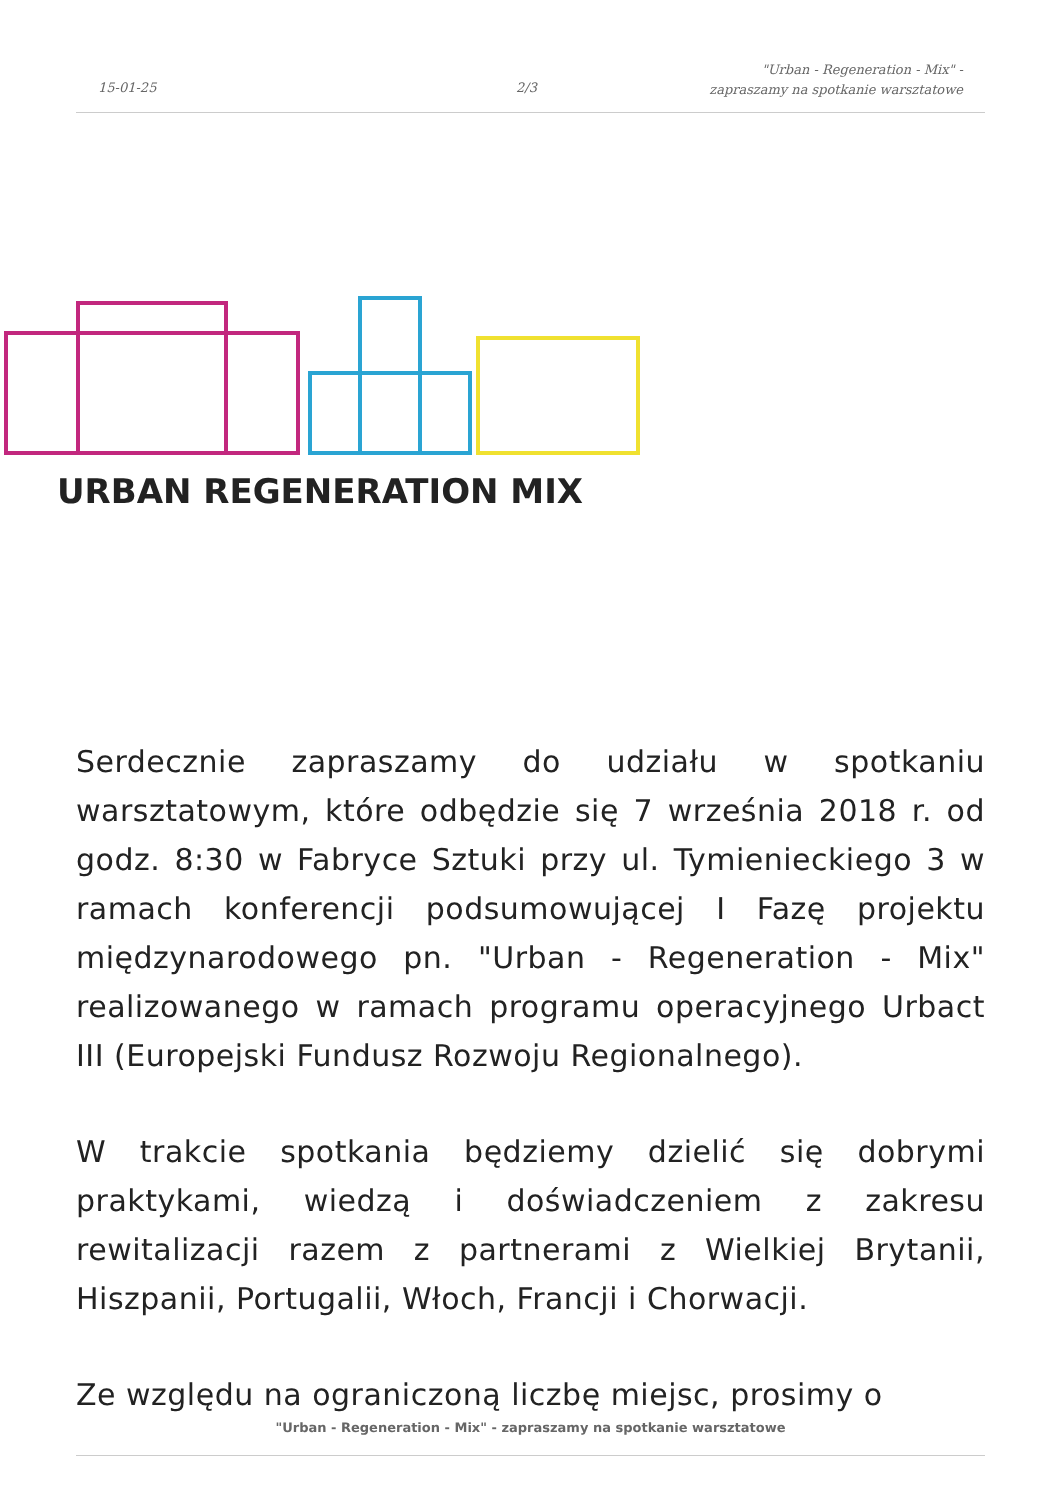15-01-25 2/3
"Urban - Regeneration - Mix" -
zapraszamy na spotkanie warsztatowe
URBAN REGENERATION MIX
Serdecznie zapraszamy do udziału w spotkaniu warsztatowym, które odbędzie się 7 września 2018 r. od godz. 8:30 w Fabryce Sztuki przy ul. Tymienieckiego 3 w ramach konferencji podsumowującej I Fazę projektu międzynarodowego pn. "Urban - Regeneration - Mix" realizowanego w ramach programu operacyjnego Urbact III (Europejski Fundusz Rozwoju Regionalnego).
W trakcie spotkania będziemy dzielić się dobrymi praktykami, wiedzą i doświadczeniem z zakresu rewitalizacji razem z partnerami z Wielkiej Brytanii, Hiszpanii, Portugalii, Włoch, Francji i Chorwacji.
Ze względu na ograniczoną liczbę miejsc, prosimy o
"Urban - Regeneration - Mix" - zapraszamy na spotkanie warsztatowe